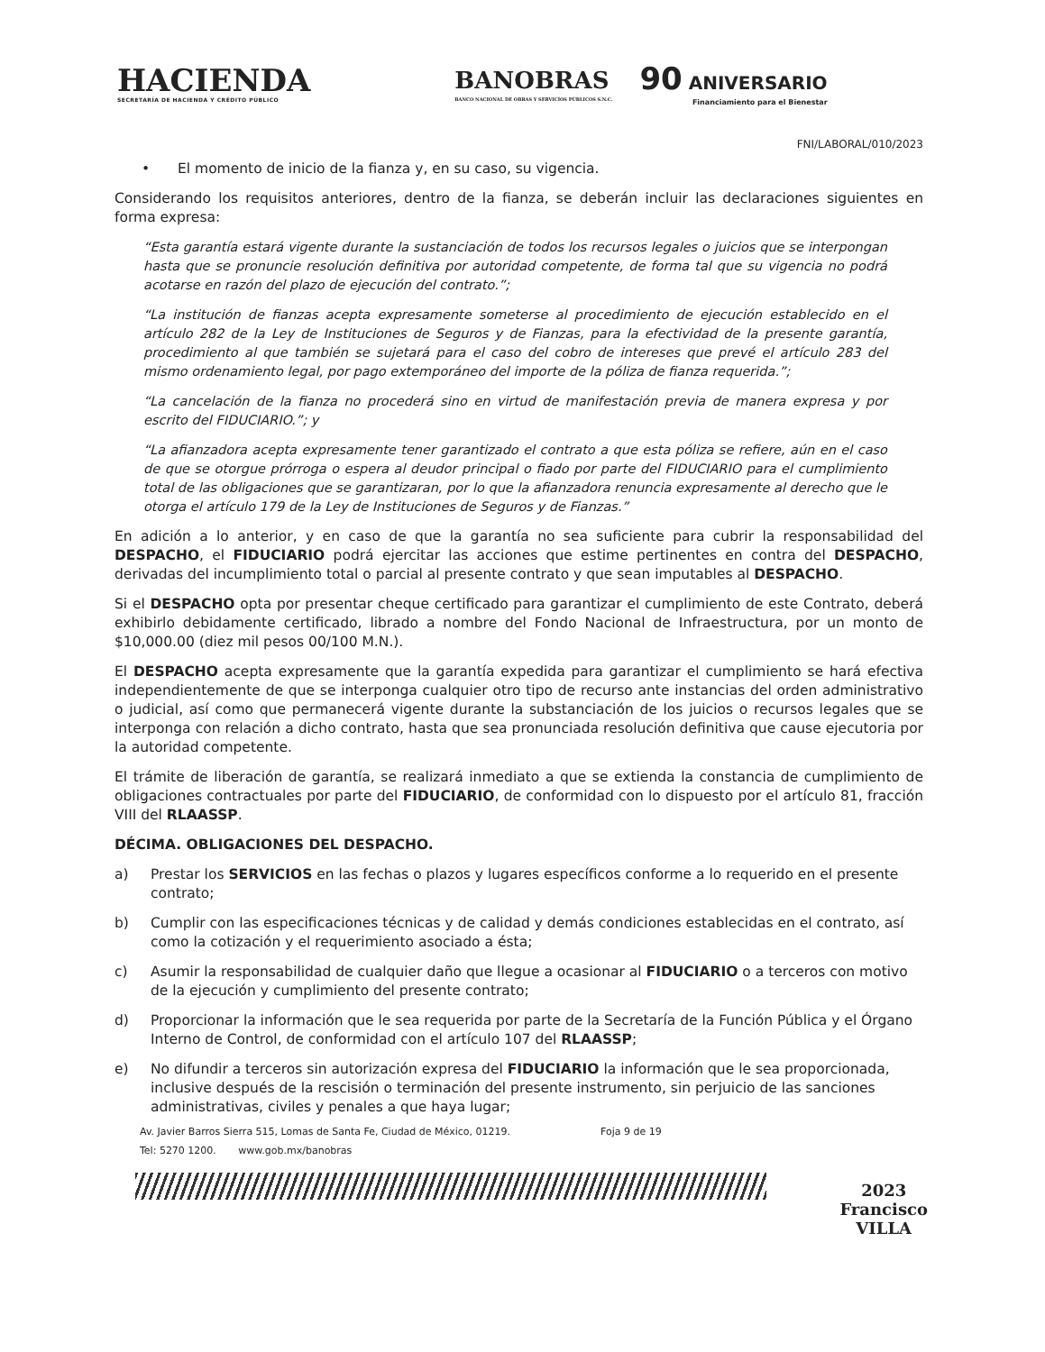HACIENDA
SECRETARÍA DE HACIENDA Y CRÉDITO PÚBLICO
BANOBRAS
BANCO NACIONAL DE OBRAS Y SERVICIOS PÚBLICOS S.N.C.
90 ANIVERSARIO
Financiamiento para el Bienestar
FNI/LABORAL/010/2023
• El momento de inicio de la fianza y, en su caso, su vigencia.
Considerando los requisitos anteriores, dentro de la fianza, se deberán incluir las declaraciones siguientes en forma expresa:
“Esta garantía estará vigente durante la sustanciación de todos los recursos legales o juicios que se interpongan hasta que se pronuncie resolución definitiva por autoridad competente, de forma tal que su vigencia no podrá acotarse en razón del plazo de ejecución del contrato.”;
“La institución de fianzas acepta expresamente someterse al procedimiento de ejecución establecido en el artículo 282 de la Ley de Instituciones de Seguros y de Fianzas, para la efectividad de la presente garantía, procedimiento al que también se sujetará para el caso del cobro de intereses que prevé el artículo 283 del mismo ordenamiento legal, por pago extemporáneo del importe de la póliza de fianza requerida.”;
“La cancelación de la fianza no procederá sino en virtud de manifestación previa de manera expresa y por escrito del FIDUCIARIO.”; y
“La afianzadora acepta expresamente tener garantizado el contrato a que esta póliza se refiere, aún en el caso de que se otorgue prórroga o espera al deudor principal o fiado por parte del FIDUCIARIO para el cumplimiento total de las obligaciones que se garantizaran, por lo que la afianzadora renuncia expresamente al derecho que le otorga el artículo 179 de la Ley de Instituciones de Seguros y de Fianzas.”
En adición a lo anterior, y en caso de que la garantía no sea suficiente para cubrir la responsabilidad del DESPACHO, el FIDUCIARIO podrá ejercitar las acciones que estime pertinentes en contra del DESPACHO, derivadas del incumplimiento total o parcial al presente contrato y que sean imputables al DESPACHO.
Si el DESPACHO opta por presentar cheque certificado para garantizar el cumplimiento de este Contrato, deberá exhibirlo debidamente certificado, librado a nombre del Fondo Nacional de Infraestructura, por un monto de $10,000.00 (diez mil pesos 00/100 M.N.).
El DESPACHO acepta expresamente que la garantía expedida para garantizar el cumplimiento se hará efectiva independientemente de que se interponga cualquier otro tipo de recurso ante instancias del orden administrativo o judicial, así como que permanecerá vigente durante la substanciación de los juicios o recursos legales que se interponga con relación a dicho contrato, hasta que sea pronunciada resolución definitiva que cause ejecutoria por la autoridad competente.
El trámite de liberación de garantía, se realizará inmediato a que se extienda la constancia de cumplimiento de obligaciones contractuales por parte del FIDUCIARIO, de conformidad con lo dispuesto por el artículo 81, fracción VIII del RLAASSP.
DÉCIMA. OBLIGACIONES DEL DESPACHO.
a) Prestar los SERVICIOS en las fechas o plazos y lugares específicos conforme a lo requerido en el presente contrato;
b) Cumplir con las especificaciones técnicas y de calidad y demás condiciones establecidas en el contrato, así como la cotización y el requerimiento asociado a ésta;
c) Asumir la responsabilidad de cualquier daño que llegue a ocasionar al FIDUCIARIO o a terceros con motivo de la ejecución y cumplimiento del presente contrato;
d) Proporcionar la información que le sea requerida por parte de la Secretaría de la Función Pública y el Órgano Interno de Control, de conformidad con el artículo 107 del RLAASSP;
e) No difundir a terceros sin autorización expresa del FIDUCIARIO la información que le sea proporcionada, inclusive después de la rescisión o terminación del presente instrumento, sin perjuicio de las sanciones administrativas, civiles y penales a que haya lugar;
Av. Javier Barros Sierra 515, Lomas de Santa Fe, Ciudad de México, 01219.
Tel: 5270 1200. www.gob.mx/banobras
Foja 9 de 19
2023
Francisco
VILLA